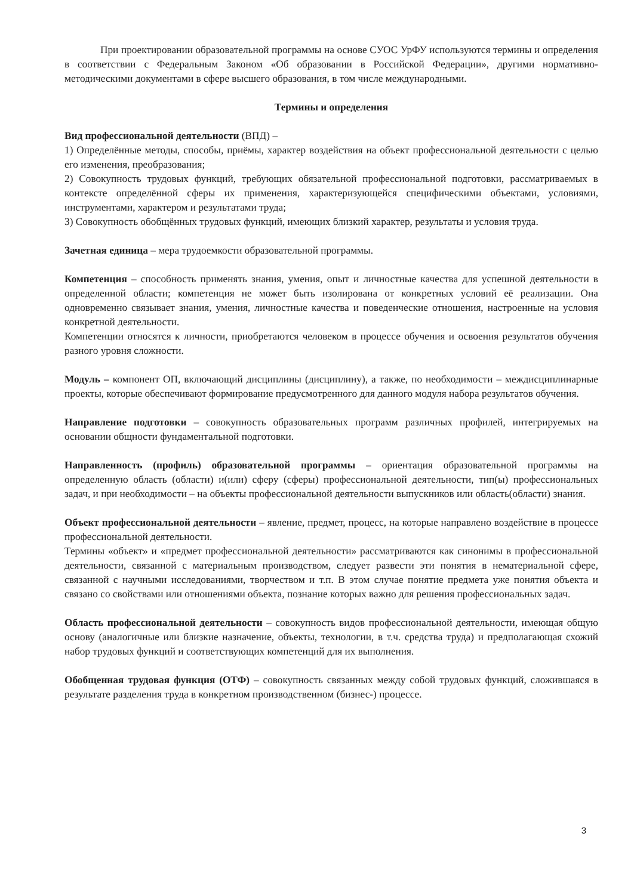При проектировании образовательной программы на основе СУОС УрФУ используются термины и определения в соответствии с Федеральным Законом «Об образовании в Российской Федерации», другими нормативно-методическими документами в сфере высшего образования, в том числе международными.
Термины и определения
Вид профессиональной деятельности (ВПД) –
1) Определённые методы, способы, приёмы, характер воздействия на объект профессиональной деятельности с целью его изменения, преобразования;
2) Совокупность трудовых функций, требующих обязательной профессиональной подготовки, рассматриваемых в контексте определённой сферы их применения, характеризующейся специфическими объектами, условиями, инструментами, характером и результатами труда;
3) Совокупность обобщённых трудовых функций, имеющих близкий характер, результаты и условия труда.
Зачетная единица – мера трудоемкости образовательной программы.
Компетенция – способность применять знания, умения, опыт и личностные качества для успешной деятельности в определенной области; компетенция не может быть изолирована от конкретных условий её реализации. Она одновременно связывает знания, умения, личностные качества и поведенческие отношения, настроенные на условия конкретной деятельности.
Компетенции относятся к личности, приобретаются человеком в процессе обучения и освоения результатов обучения разного уровня сложности.
Модуль – компонент ОП, включающий дисциплины (дисциплину), а также, по необходимости – междисциплинарные проекты, которые обеспечивают формирование предусмотренного для данного модуля набора результатов обучения.
Направление подготовки – совокупность образовательных программ различных профилей, интегрируемых на основании общности фундаментальной подготовки.
Направленность (профиль) образовательной программы – ориентация образовательной программы на определенную область (области) и(или) сферу (сферы) профессиональной деятельности, тип(ы) профессиональных задач, и при необходимости – на объекты профессиональной деятельности выпускников или область(области) знания.
Объект профессиональной деятельности – явление, предмет, процесс, на которые направлено воздействие в процессе профессиональной деятельности.
Термины «объект» и «предмет профессиональной деятельности» рассматриваются как синонимы в профессиональной деятельности, связанной с материальным производством, следует развести эти понятия в нематериальной сфере, связанной с научными исследованиями, творчеством и т.п. В этом случае понятие предмета уже понятия объекта и связано со свойствами или отношениями объекта, познание которых важно для решения профессиональных задач.
Область профессиональной деятельности – совокупность видов профессиональной деятельности, имеющая общую основу (аналогичные или близкие назначение, объекты, технологии, в т.ч. средства труда) и предполагающая схожий набор трудовых функций и соответствующих компетенций для их выполнения.
Обобщенная трудовая функция (ОТФ) – совокупность связанных между собой трудовых функций, сложившаяся в результате разделения труда в конкретном производственном (бизнес-) процессе.
3